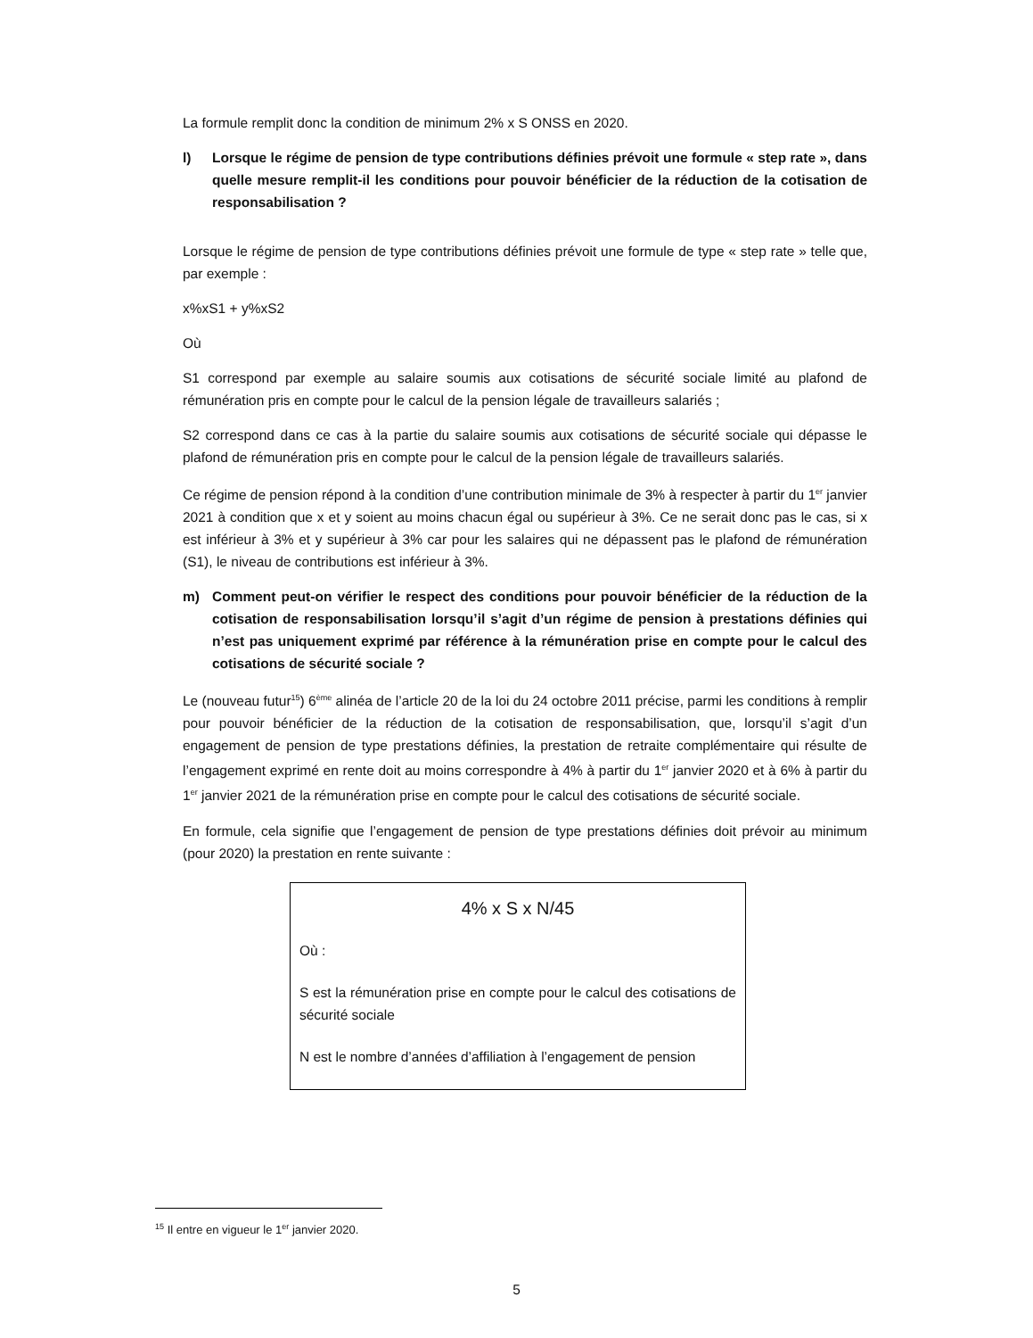La formule remplit donc la condition de minimum 2% x S ONSS en 2020.
l) Lorsque le régime de pension de type contributions définies prévoit une formule « step rate », dans quelle mesure remplit-il les conditions pour pouvoir bénéficier de la réduction de la cotisation de responsabilisation ?
Lorsque le régime de pension de type contributions définies prévoit une formule de type « step rate » telle que, par exemple :
x%xS1 + y%xS2
Où
S1 correspond par exemple au salaire soumis aux cotisations de sécurité sociale limité au plafond de rémunération pris en compte pour le calcul de la pension légale de travailleurs salariés ;
S2 correspond dans ce cas à la partie du salaire soumis aux cotisations de sécurité sociale qui dépasse le plafond de rémunération pris en compte pour le calcul de la pension légale de travailleurs salariés.
Ce régime de pension répond à la condition d’une contribution minimale de 3% à respecter à partir du 1<sup>er</sup> janvier 2021 à condition que x et y soient au moins chacun égal ou supérieur à 3%. Ce ne serait donc pas le cas, si x est inférieur à 3% et y supérieur à 3% car pour les salaires qui ne dépassent pas le plafond de rémunération (S1), le niveau de contributions est inférieur à 3%.
m) Comment peut-on vérifier le respect des conditions pour pouvoir bénéficier de la réduction de la cotisation de responsabilisation lorsqu’il s’agit d’un régime de pension à prestations définies qui n’est pas uniquement exprimé par référence à la rémunération prise en compte pour le calcul des cotisations de sécurité sociale ?
Le (nouveau futur<sup>15</sup>) 6<sup>ème</sup> alinéa de l’article 20 de la loi du 24 octobre 2011 précise, parmi les conditions à remplir pour pouvoir bénéficier de la réduction de la cotisation de responsabilisation, que, lorsqu’il s’agit d’un engagement de pension de type prestations définies, la prestation de retraite complémentaire qui résulte de l’engagement exprimé en rente doit au moins correspondre à 4% à partir du 1<sup>er</sup> janvier 2020 et à 6% à partir du 1<sup>er</sup> janvier 2021 de la rémunération prise en compte pour le calcul des cotisations de sécurité sociale.
En formule, cela signifie que l’engagement de pension de type prestations définies doit prévoir au minimum (pour 2020) la prestation en rente suivante :
4% x S x N/45
Où :
S est la rémunération prise en compte pour le calcul des cotisations de sécurité sociale
N est le nombre d’années d’affiliation à l’engagement de pension
<sup>15</sup> Il entre en vigueur le 1<sup>er</sup> janvier 2020.
5